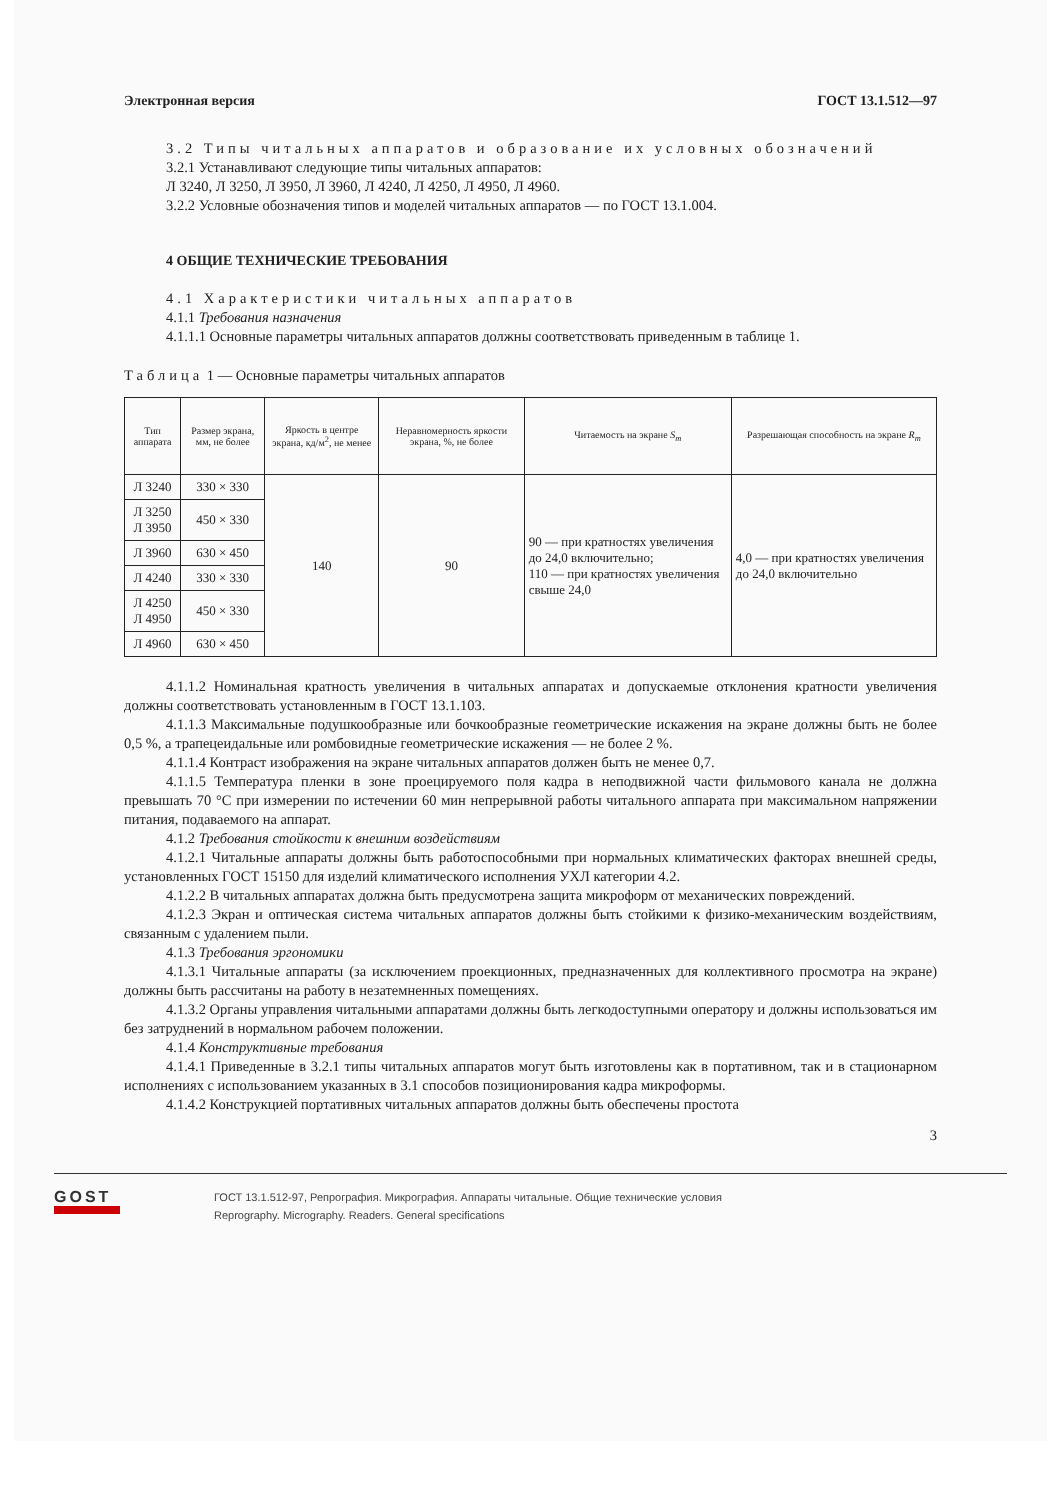Электронная версия ГОСТ 13.1.512—97
3.2 Типы читальных аппаратов и образование их условных обозначений
3.2.1 Устанавливают следующие типы читальных аппаратов:
Л 3240, Л 3250, Л 3950, Л 3960, Л 4240, Л 4250, Л 4950, Л 4960.
3.2.2 Условные обозначения типов и моделей читальных аппаратов — по ГОСТ 13.1.004.
4 ОБЩИЕ ТЕХНИЧЕСКИЕ ТРЕБОВАНИЯ
4.1 Характеристики читальных аппаратов
4.1.1 Требования назначения
4.1.1.1 Основные параметры читальных аппаратов должны соответствовать приведенным в таблице 1.
Таблица 1 — Основные параметры читальных аппаратов
| Тип аппарата | Размер экрана, мм, не более | Яркость в центре экрана, кд/м<sup>2</sup>, не менее | Неравномерность яркости экрана, %, не более | Читаемость на экране S<sub>m</sub> | Разрешающая способность на экране R<sub>m</sub> |
| --- | --- | --- | --- | --- | --- |
| Л 3240 | 330 × 330 | 140 | 90 | 90 — при кратностях увеличения до 24,0 включительно; 110 — при кратностях увеличения свыше 24,0 | 4,0 — при кратностях увеличения до 24,0 включительно |
| Л 3250 Л 3950 | 450 × 330 | | | | |
| Л 3960 | 630 × 450 | | | | |
| Л 4240 | 330 × 330 | | | | |
| Л 4250 Л 4950 | 450 × 330 | | | | |
| Л 4960 | 630 × 450 | | | | |
4.1.1.2 Номинальная кратность увеличения в читальных аппаратах и допускаемые отклонения кратности увеличения должны соответствовать установленным в ГОСТ 13.1.103.
4.1.1.3 Максимальные подушкообразные или бочкообразные геометрические искажения на экране должны быть не более 0,5 %, а трапецеидальные или ромбовидные геометрические искажения — не более 2 %.
4.1.1.4 Контраст изображения на экране читальных аппаратов должен быть не менее 0,7.
4.1.1.5 Температура пленки в зоне проецируемого поля кадра в неподвижной части фильмового канала не должна превышать 70 °С при измерении по истечении 60 мин непрерывной работы читального аппарата при максимальном напряжении питания, подаваемого на аппарат.
4.1.2 Требования стойкости к внешним воздействиям
4.1.2.1 Читальные аппараты должны быть работоспособными при нормальных климатических факторах внешней среды, установленных ГОСТ 15150 для изделий климатического исполнения УХЛ категории 4.2.
4.1.2.2 В читальных аппаратах должна быть предусмотрена защита микроформ от механических повреждений.
4.1.2.3 Экран и оптическая система читальных аппаратов должны быть стойкими к физико-механическим воздействиям, связанным с удалением пыли.
4.1.3 Требования эргономики
4.1.3.1 Читальные аппараты (за исключением проекционных, предназначенных для коллективного просмотра на экране) должны быть рассчитаны на работу в незатемненных помещениях.
4.1.3.2 Органы управления читальными аппаратами должны быть легкодоступными оператору и должны использоваться им без затруднений в нормальном рабочем положении.
4.1.4 Конструктивные требования
4.1.4.1 Приведенные в 3.2.1 типы читальных аппаратов могут быть изготовлены как в портативном, так и в стационарном исполнениях с использованием указанных в 3.1 способов позиционирования кадра микроформы.
4.1.4.2 Конструкцией портативных читальных аппаратов должны быть обеспечены простота
3
GOST
ГОСТ 13.1.512-97, Репрография. Микрография. Аппараты читальные. Общие технические условия
Reprography. Micrography. Readers. General specifications